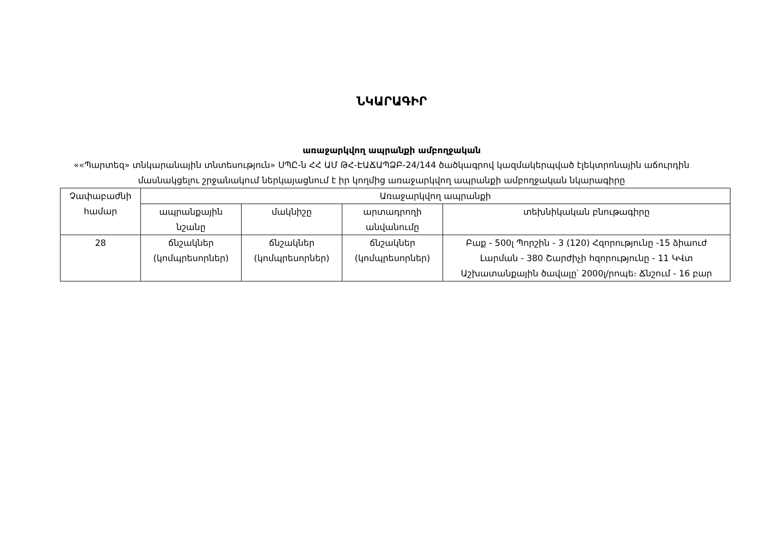ՆԿԱՐԱԳԻՐ
առաջարկվող ապրանքի ամբողջական
««Պարտեզ» տնկարանային տնտեսություն» ՍՊԸ-ն ՀՀ ԱՄ ԹՀ-ԷԱՃԱՊՁԲ-24/144 ծածկագրով կազմակերպված էլեկտրոնային աճուրդին մասնակցելու շրջանակում ներկայացնում է իր կողմից առաջարկվող ապրանքի ամբողջական նկարագիրը
| Չափաբաժնի համար | Առաջարկվող ապրանքի | | | |
| --- | --- | --- | --- | --- |
| | ապրանքային նշանը | մակնիշը | արտադրողի անվանումը | տեխնիկական բնութագիրը |
| 28 | ճնշակներ (կոմպրեսորներ) | ճնշակներ (կոմպրեսորներ) | ճնշակներ (կոմպրեսորներ) | Բաք - 500լ Պորշին - 3 (120) Հզորությունը -15 ձիաուժ Լարման - 380 Շարժիչի հզորությունը - 11 ԿՎտ Աշխատանքային ծավալը՝ 2000լ/րոպե։ Ճնշում - 16 բար |